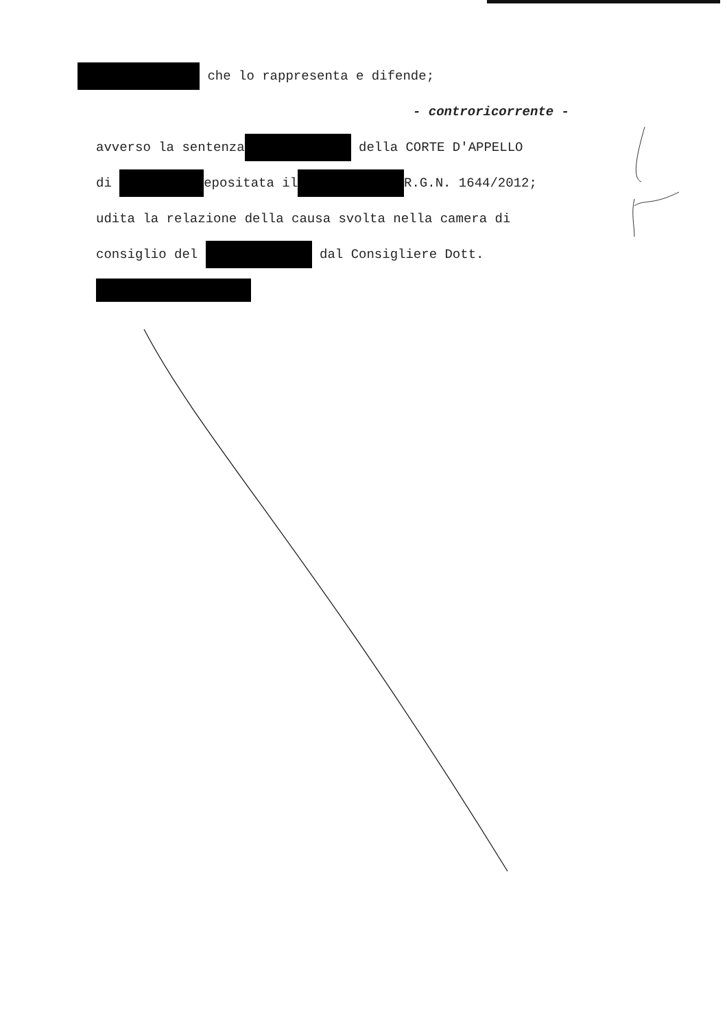che lo rappresenta e difende;
- controricorrente -
avverso la sentenza della CORTE D'APPELLO
di epositata il R.G.N. 1644/2012;
udita la relazione della causa svolta nella camera di
consiglio del dal Consigliere Dott.